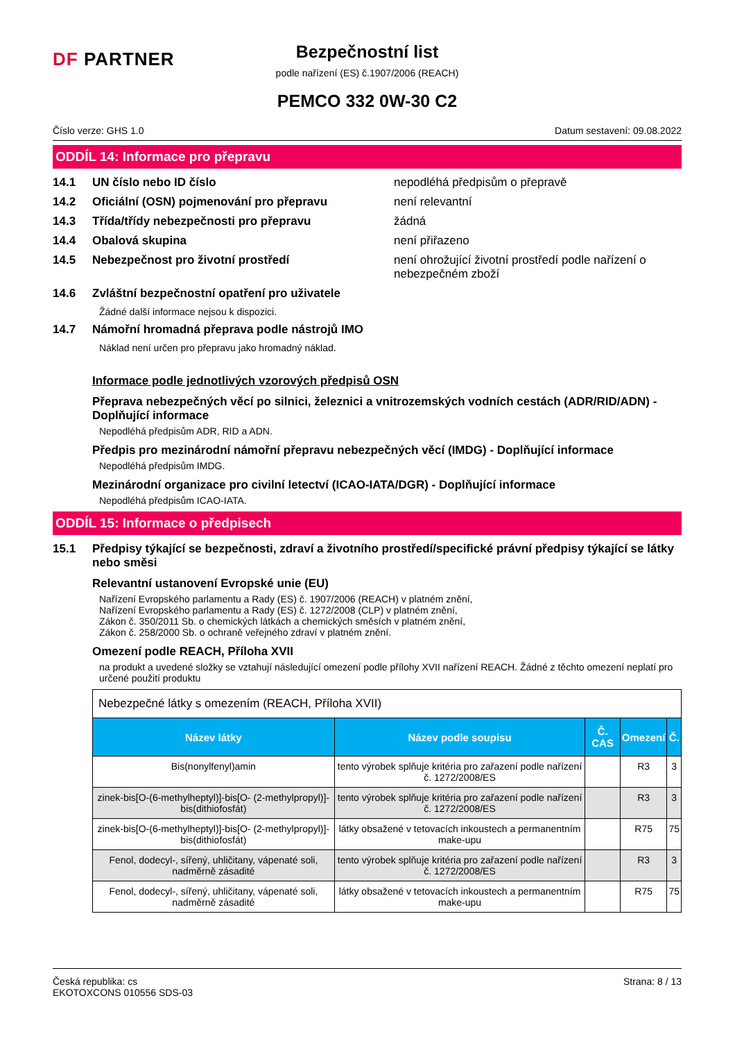DF PARTNER
Bezpečnostní list
podle nařízení (ES) č.1907/2006 (REACH)
PEMCO 332 0W-30 C2
Číslo verze: GHS 1.0 Datum sestavení: 09.08.2022
ODDÍL 14: Informace pro přepravu
14.1 UN číslo nebo ID číslo nepodléhá předpisům o přepravě
14.2 Oficiální (OSN) pojmenování pro přepravu není relevantní
14.3 Třída/třídy nebezpečnosti pro přepravu žádná
14.4 Obalová skupina není přiřazeno
14.5 Nebezpečnost pro životní prostředí není ohrožující životní prostředí podle nařízení o nebezpečném zboží
14.6 Zvláštní bezpečnostní opatření pro uživatele
Žádné další informace nejsou k dispozici.
14.7 Námořní hromadná přeprava podle nástrojů IMO
Náklad není určen pro přepravu jako hromadný náklad.
Informace podle jednotlivých vzorových předpisů OSN
Přeprava nebezpečných věcí po silnici, železnici a vnitrozemských vodních cestách (ADR/RID/ADN) - Doplňující informace
Nepodléhá předpisům ADR, RID a ADN.
Předpis pro mezinárodní námořní přepravu nebezpečných věcí (IMDG) - Doplňující informace
Nepodléhá předpisům IMDG.
Mezinárodní organizace pro civilní letectví (ICAO-IATA/DGR) - Doplňující informace
Nepodléhá předpisům ICAO-IATA.
ODDÍL 15: Informace o předpisech
15.1 Předpisy týkající se bezpečnosti, zdraví a životního prostředí/specifické právní předpisy týkající se látky nebo směsi
Relevantní ustanovení Evropské unie (EU)
Nařízení Evropského parlamentu a Rady (ES) č. 1907/2006 (REACH) v platném znění,
Nařízení Evropského parlamentu a Rady (ES) č. 1272/2008 (CLP) v platném znění,
Zákon č. 350/2011 Sb. o chemických látkách a chemických směsích v platném znění,
Zákon č. 258/2000 Sb. o ochraně veřejného zdraví v platném znění.
Omezení podle REACH, Příloha XVII
na produkt a uvedené složky se vztahují následující omezení podle přílohy XVII nařízení REACH. Žádné z těchto omezení neplatí pro určené použití produktu
| Nebezpečné látky s omezením (REACH, Příloha XVII) | | | | |
| Název látky | Název podle soupisu | Č. CAS | Omezení | Č. |
| Bis(nonylfenyl)amin | tento výrobek splňuje kritéria pro zařazení podle nařízení č. 1272/2008/ES | | R3 | 3 |
| zinek-bis[O-(6-methylheptyl)]-bis[O- (2-methylpropyl)]-bis(dithiofosfát) | tento výrobek splňuje kritéria pro zařazení podle nařízení č. 1272/2008/ES | | R3 | 3 |
| zinek-bis[O-(6-methylheptyl)]-bis[O- (2-methylpropyl)]-bis(dithiofosfát) | látky obsažené v tetovacích inkoustech a permanentním make-upu | | R75 | 75 |
| Fenol, dodecyl-, sířený, uhličitany, vápenaté soli, nadměrně zásadité | tento výrobek splňuje kritéria pro zařazení podle nařízení č. 1272/2008/ES | | R3 | 3 |
| Fenol, dodecyl-, sířený, uhličitany, vápenaté soli, nadměrně zásadité | látky obsažené v tetovacích inkoustech a permanentním make-upu | | R75 | 75 |
Česká republika: cs
EKOTOXCONS 010556 SDS-03 Strana: 8 / 13